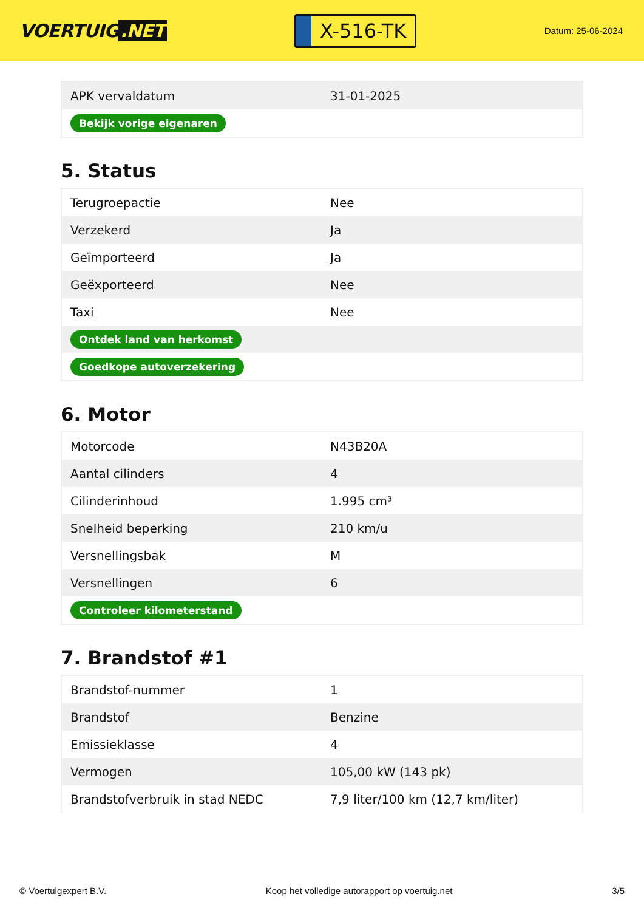VOERTUIG.NET
X-516-TK
Datum: 25-06-2024
| APK vervaldatum | 31-01-2025 |
| Bekijk vorige eigenaren | |
5. Status
| Terugroepactie | Nee |
| Verzekerd | Ja |
| Geïmporteerd | Ja |
| Geëxporteerd | Nee |
| Taxi | Nee |
| Ontdek land van herkomst | |
| Goedkope autoverzekering | |
6. Motor
| Motorcode | N43B20A |
| Aantal cilinders | 4 |
| Cilinderinhoud | 1.995 cm³ |
| Snelheid beperking | 210 km/u |
| Versnellingsbak | M |
| Versnellingen | 6 |
| Controleer kilometerstand | |
7. Brandstof #1
| Brandstof-nummer | 1 |
| Brandstof | Benzine |
| Emissieklasse | 4 |
| Vermogen | 105,00 kW (143 pk) |
| Brandstofverbruik in stad NEDC | 7,9 liter/100 km (12,7 km/liter) |
© Voertuigexpert B.V. Koop het volledige autorapport op voertuig.net 3/5